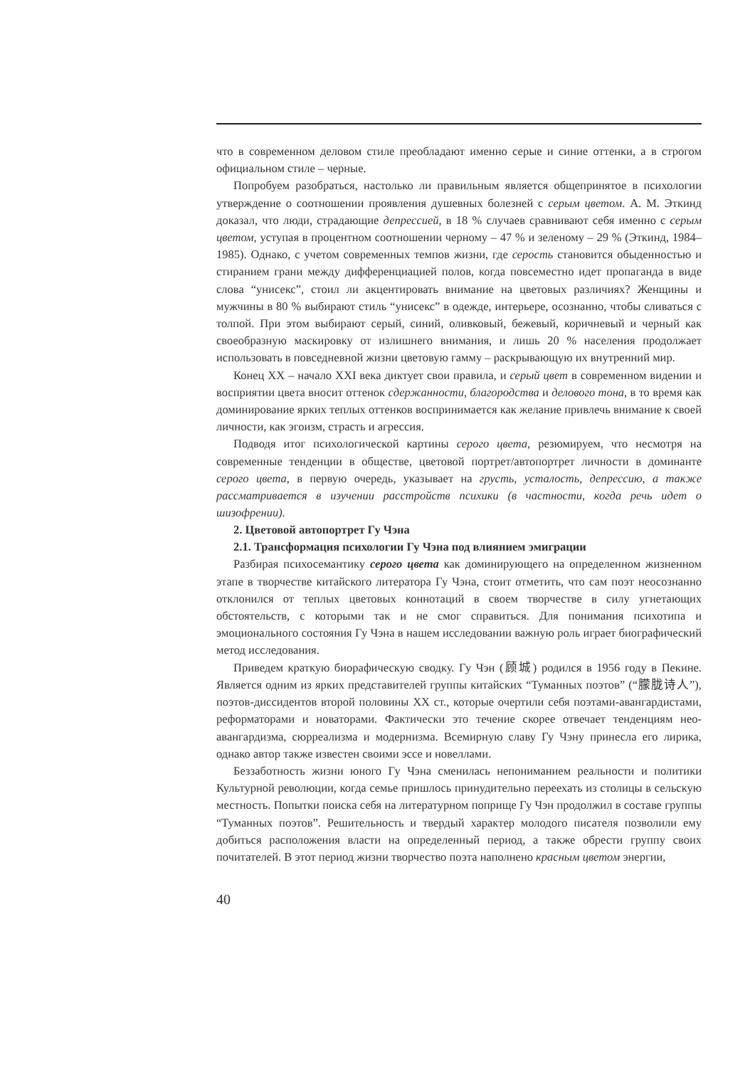что в современном деловом стиле преобладают именно серые и синие оттенки, а в строгом официальном стиле – черные.
Попробуем разобраться, настолько ли правильным является общепринятое в психологии утверждение о соотношении проявления душевных болезней с серым цветом. А. М. Эткинд доказал, что люди, страдающие депрессией, в 18 % случаев сравнивают себя именно с серым цветом, уступая в процентном соотношении черному – 47 % и зеленому – 29 % (Эткинд, 1984–1985). Однако, с учетом современных темпов жизни, где серость становится обыденностью и стиранием грани между дифференциацией полов, когда повсеместно идет пропаганда в виде слова “унисекс”, стоил ли акцентировать внимание на цветовых различиях? Женщины и мужчины в 80 % выбирают стиль “унисекс” в одежде, интерьере, осознанно, чтобы сливаться с толпой. При этом выбирают серый, синий, оливковый, бежевый, коричневый и черный как своеобразную маскировку от излишнего внимания, и лишь 20 % населения продолжает использовать в повседневной жизни цветовую гамму – раскрывающую их внутренний мир.
Конец XX – начало XXI века диктует свои правила, и серый цвет в современном видении и восприятии цвета вносит оттенок сдержанности, благородства и делового тона, в то время как доминирование ярких теплых оттенков воспринимается как желание привлечь внимание к своей личности, как эгоизм, страсть и агрессия.
Подводя итог психологической картины серого цвета, резюмируем, что несмотря на современные тенденции в обществе, цветовой портрет/автопортрет личности в доминанте серого цвета, в первую очередь, указывает на грусть, усталость, депрессию, а также рассматривается в изучении расстройств психики (в частности, когда речь идет о шизофрении).
2. Цветовой автопортрет Гу Чэна
2.1. Трансформация психологии Гу Чэна под влиянием эмиграции
Разбирая психосемантику серого цвета как доминирующего на определенном жизненном этапе в творчестве китайского литератора Гу Чэна, стоит отметить, что сам поэт неосознанно отклонился от теплых цветовых коннотаций в своем творчестве в силу угнетающих обстоятельств, с которыми так и не смог справиться. Для понимания психотипа и эмоционального состояния Гу Чэна в нашем исследовании важную роль играет биографический метод исследования.
Приведем краткую биорафическую сводку. Гу Чэн (顾城) родился в 1956 году в Пекине. Является одним из ярких представителей группы китайских “Туманных поэтов” (“朦胧诗人”), поэтов-диссидентов второй половины XX ст., которые очертили себя поэтами-авангардистами, реформаторами и новаторами. Фактически это течение скорее отвечает тенденциям нео-авангардизма, сюрреализма и модернизма. Всемирную славу Гу Чэну принесла его лирика, однако автор также известен своими эссе и новеллами.
Беззаботность жизни юного Гу Чэна сменилась непониманием реальности и политики Культурной революции, когда семье пришлось принудительно переехать из столицы в сельскую местность. Попытки поиска себя на литературном поприще Гу Чэн продолжил в составе группы “Туманных поэтов”. Решительность и твердый характер молодого писателя позволили ему добиться расположения власти на определенный период, а также обрести группу своих почитателей. В этот период жизни творчество поэта наполнено красным цветом энергии,
40